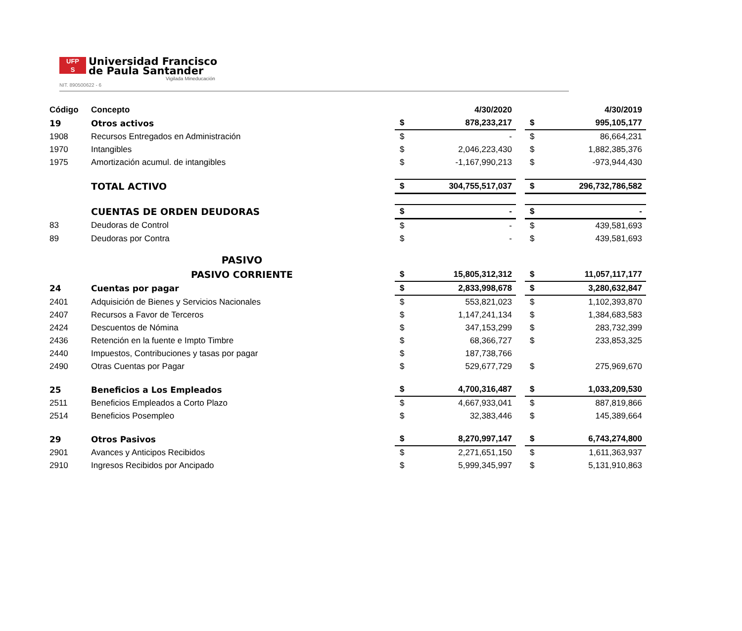UFP
S
Universidad Francisco
de Paula Santander
Vigilada Mineducación
NIT. 890500622 - 6
| Código | Concepto | | 4/30/2020 | | | 4/30/2019 |
| --- | --- | --- | --- | --- | --- | --- |
| 19 | Otros activos | $ | 878,233,217 | | $ | 995,105,177 |
| 1908 | Recursos Entregados en Administración | $ | - | | $ | 86,664,231 |
| 1970 | Intangibles | $ | 2,046,223,430 | | $ | 1,882,385,376 |
| 1975 | Amortización acumul. de intangibles | $ | -1,167,990,213 | | $ | -973,944,430 |
| | TOTAL ACTIVO | $ | 304,755,517,037 | | $ | 296,732,786,582 |
| | CUENTAS DE ORDEN DEUDORAS | $ | - | | $ | - |
| 83 | Deudoras de Control | $ | - | | $ | 439,581,693 |
| 89 | Deudoras por Contra | $ | - | | $ | 439,581,693 |
| | PASIVO | | | | | |
| | PASIVO CORRIENTE | $ | 15,805,312,312 | | $ | 11,057,117,177 |
| 24 | Cuentas por pagar | $ | 2,833,998,678 | | $ | 3,280,632,847 |
| 2401 | Adquisición de Bienes y Servicios Nacionales | $ | 553,821,023 | | $ | 1,102,393,870 |
| 2407 | Recursos a Favor de Terceros | $ | 1,147,241,134 | | $ | 1,384,683,583 |
| 2424 | Descuentos de Nómina | $ | 347,153,299 | | $ | 283,732,399 |
| 2436 | Retención en la fuente e Impto Timbre | $ | 68,366,727 | | $ | 233,853,325 |
| 2440 | Impuestos, Contribuciones y tasas por pagar | $ | 187,738,766 | | | |
| 2490 | Otras Cuentas por Pagar | $ | 529,677,729 | | $ | 275,969,670 |
| 25 | Beneficios a Los Empleados | $ | 4,700,316,487 | | $ | 1,033,209,530 |
| 2511 | Beneficios Empleados a Corto Plazo | $ | 4,667,933,041 | | $ | 887,819,866 |
| 2514 | Beneficios Posempleo | $ | 32,383,446 | | $ | 145,389,664 |
| 29 | Otros Pasivos | $ | 8,270,997,147 | | $ | 6,743,274,800 |
| 2901 | Avances y Anticipos Recibidos | $ | 2,271,651,150 | | $ | 1,611,363,937 |
| 2910 | Ingresos Recibidos por Ancipado | $ | 5,999,345,997 | | $ | 5,131,910,863 |